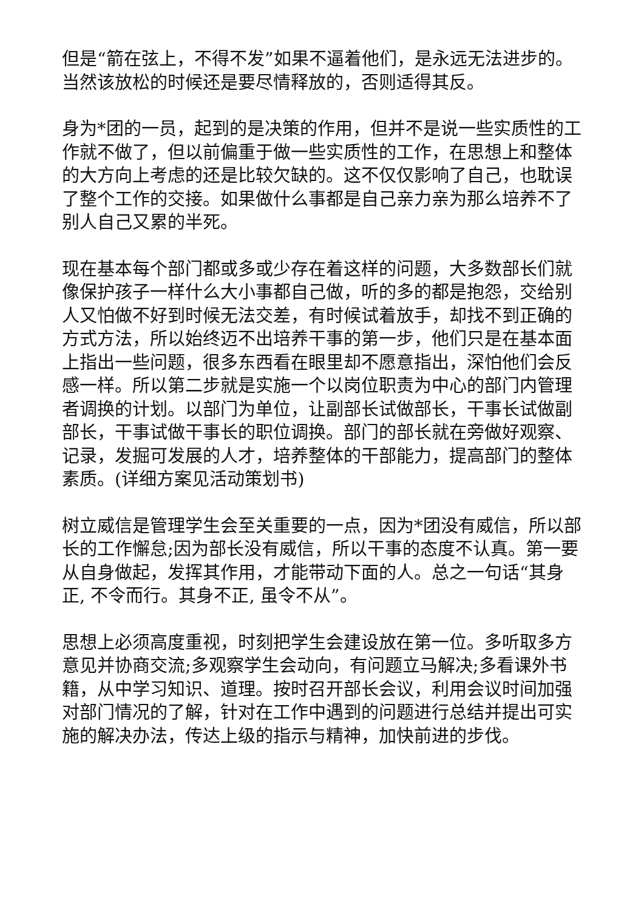但是“箭在弦上，不得不发”如果不逼着他们，是永远无法进步的。当然该放松的时候还是要尽情释放的，否则适得其反。
身为*团的一员，起到的是决策的作用，但并不是说一些实质性的工作就不做了，但以前偏重于做一些实质性的工作，在思想上和整体的大方向上考虑的还是比较欠缺的。这不仅仅影响了自己，也耽误了整个工作的交接。如果做什么事都是自己亲力亲为那么培养不了别人自己又累的半死。
现在基本每个部门都或多或少存在着这样的问题，大多数部长们就像保护孩子一样什么大小事都自己做，听的多的都是抱怨，交给别人又怕做不好到时候无法交差，有时候试着放手，却找不到正确的方式方法，所以始终迈不出培养干事的第一步，他们只是在基本面上指出一些问题，很多东西看在眼里却不愿意指出，深怕他们会反感一样。所以第二步就是实施一个以岗位职责为中心的部门内管理者调换的计划。以部门为单位，让副部长试做部长，干事长试做副部长，干事试做干事长的职位调换。部门的部长就在旁做好观察、记录，发掘可发展的人才，培养整体的干部能力，提高部门的整体素质。(详细方案见活动策划书)
树立威信是管理学生会至关重要的一点，因为*团没有威信，所以部长的工作懈怠;因为部长没有威信，所以干事的态度不认真。第一要从自身做起，发挥其作用，才能带动下面的人。总之一句话“其身正, 不令而行。其身不正, 虽令不从”。
思想上必须高度重视，时刻把学生会建设放在第一位。多听取多方意见并协商交流;多观察学生会动向，有问题立马解决;多看课外书籍，从中学习知识、道理。按时召开部长会议，利用会议时间加强对部门情况的了解，针对在工作中遇到的问题进行总结并提出可实施的解决办法，传达上级的指示与精神，加快前进的步伐。